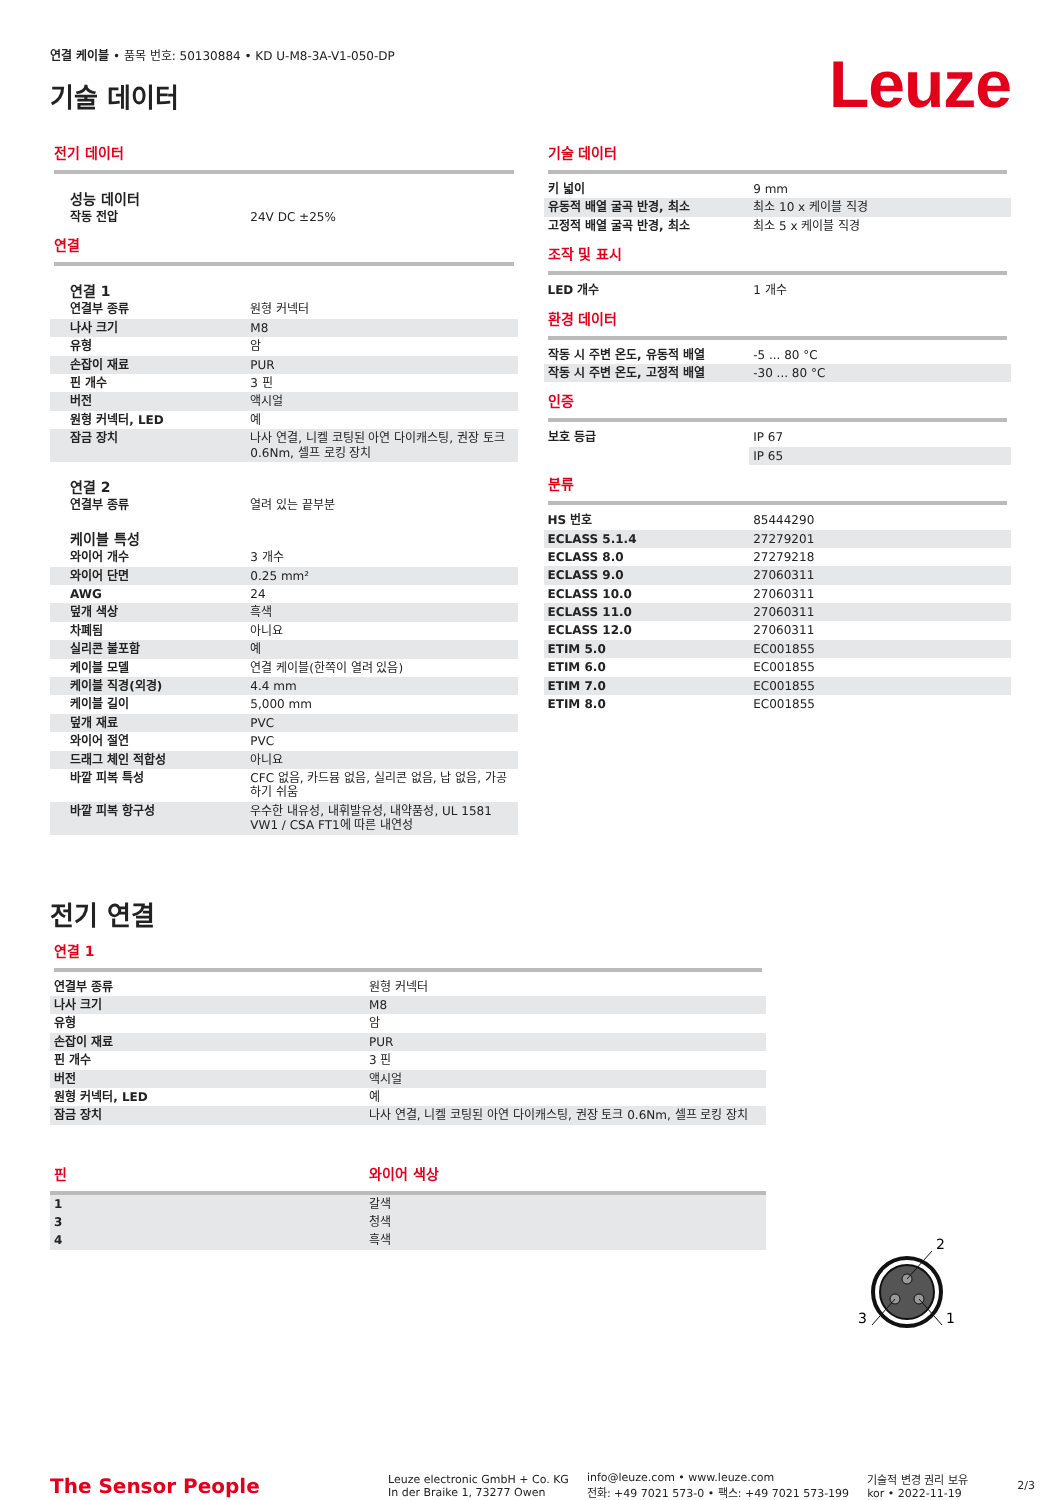연결 케이블 • 품목 번호: 50130884 • KD U-M8-3A-V1-050-DP
기술 데이터
Leuze
전기 데이터
성능 데이터
| 작동 전압 | 24V DC ±25% |
연결
연결 1
| 연결부 종류 | 원형 커넥터 |
| 나사 크기 | M8 |
| 유형 | 암 |
| 손잡이 재료 | PUR |
| 핀 개수 | 3 핀 |
| 버전 | 액시얼 |
| 원형 커넥터, LED | 예 |
| 잠금 장치 | 나사 연결, 니켈 코팅된 아연 다이캐스팅, 권장 토크 0.6Nm, 셀프 로킹 장치 |
연결 2
| 연결부 종류 | 열려 있는 끝부분 |
케이블 특성
| 와이어 개수 | 3 개수 |
| 와이어 단면 | 0.25 mm² |
| AWG | 24 |
| 덮개 색상 | 흑색 |
| 차폐됨 | 아니요 |
| 실리콘 불포함 | 예 |
| 케이블 모델 | 연결 케이블(한쪽이 열려 있음) |
| 케이블 직경(외경) | 4.4 mm |
| 케이블 길이 | 5,000 mm |
| 덮개 재료 | PVC |
| 와이어 절연 | PVC |
| 드래그 체인 적합성 | 아니요 |
| 바깥 피복 특성 | CFC 없음, 카드뮴 없음, 실리콘 없음, 납 없음, 가공하기 쉬움 |
| 바깥 피복 항구성 | 우수한 내유성, 내휘발유성, 내약품성, UL 1581 VW1 / CSA FT1에 따른 내연성 |
기술 데이터
| 키 넓이 | 9 mm |
| 유동적 배열 굴곡 반경, 최소 | 최소 10 x 케이블 직경 |
| 고정적 배열 굴곡 반경, 최소 | 최소 5 x 케이블 직경 |
조작 및 표시
| LED 개수 | 1 개수 |
환경 데이터
| 작동 시 주변 온도, 유동적 배열 | -5 ... 80 °C |
| 작동 시 주변 온도, 고정적 배열 | -30 ... 80 °C |
인증
| 보호 등급 | IP 67 |
| | IP 65 |
분류
| HS 번호 | 85444290 |
| ECLASS 5.1.4 | 27279201 |
| ECLASS 8.0 | 27279218 |
| ECLASS 9.0 | 27060311 |
| ECLASS 10.0 | 27060311 |
| ECLASS 11.0 | 27060311 |
| ECLASS 12.0 | 27060311 |
| ETIM 5.0 | EC001855 |
| ETIM 6.0 | EC001855 |
| ETIM 7.0 | EC001855 |
| ETIM 8.0 | EC001855 |
전기 연결
연결 1
| 연결부 종류 | 원형 커넥터 |
| 나사 크기 | M8 |
| 유형 | 암 |
| 손잡이 재료 | PUR |
| 핀 개수 | 3 핀 |
| 버전 | 액시얼 |
| 원형 커넥터, LED | 예 |
| 잠금 장치 | 나사 연결, 니켈 코팅된 아연 다이캐스팅, 권장 토크 0.6Nm, 셀프 로킹 장치 |
| 핀 | 와이어 색상 |
| --- | --- |
| 1 | 갈색 |
| 3 | 청색 |
| 4 | 흑색 |
2
3
1
The Sensor People
Leuze electronic GmbH + Co. KG
In der Braike 1, 73277 Owen
info@leuze.com • www.leuze.com
전화: +49 7021 573-0 • 팩스: +49 7021 573-199
기술적 변경 권리 보유
kor • 2022-11-19
2/3